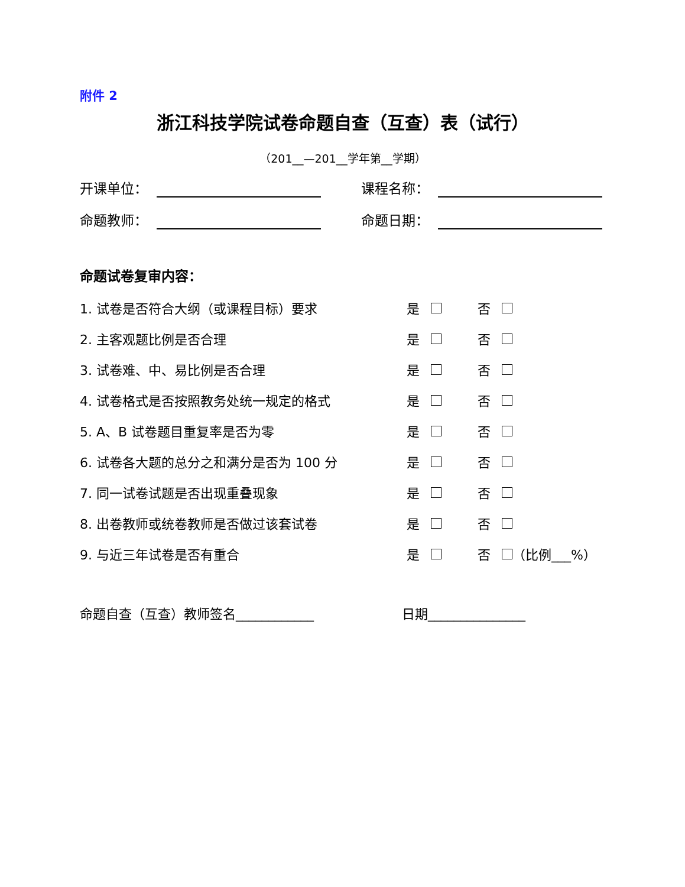附件 2
浙江科技学院试卷命题自查（互查）表（试行）
（201__—201__学年第__学期）
开课单位： 课程名称：
命题教师： 命题日期：
命题试卷复审内容：
1. 试卷是否符合大纲（或课程目标）要求 是 否
2. 主客观题比例是否合理 是 否
3. 试卷难、中、易比例是否合理 是 否
4. 试卷格式是否按照教务处统一规定的格式 是 否
5. A、B 试卷题目重复率是否为零 是 否
6. 试卷各大题的总分之和满分是否为 100 分 是 否
7. 同一试卷试题是否出现重叠现象 是 否
8. 出卷教师或统卷教师是否做过该套试卷 是 否
9. 与近三年试卷是否有重合 是 否 （比例___%）
命题自查（互查）教师签名____________ 日期_______________